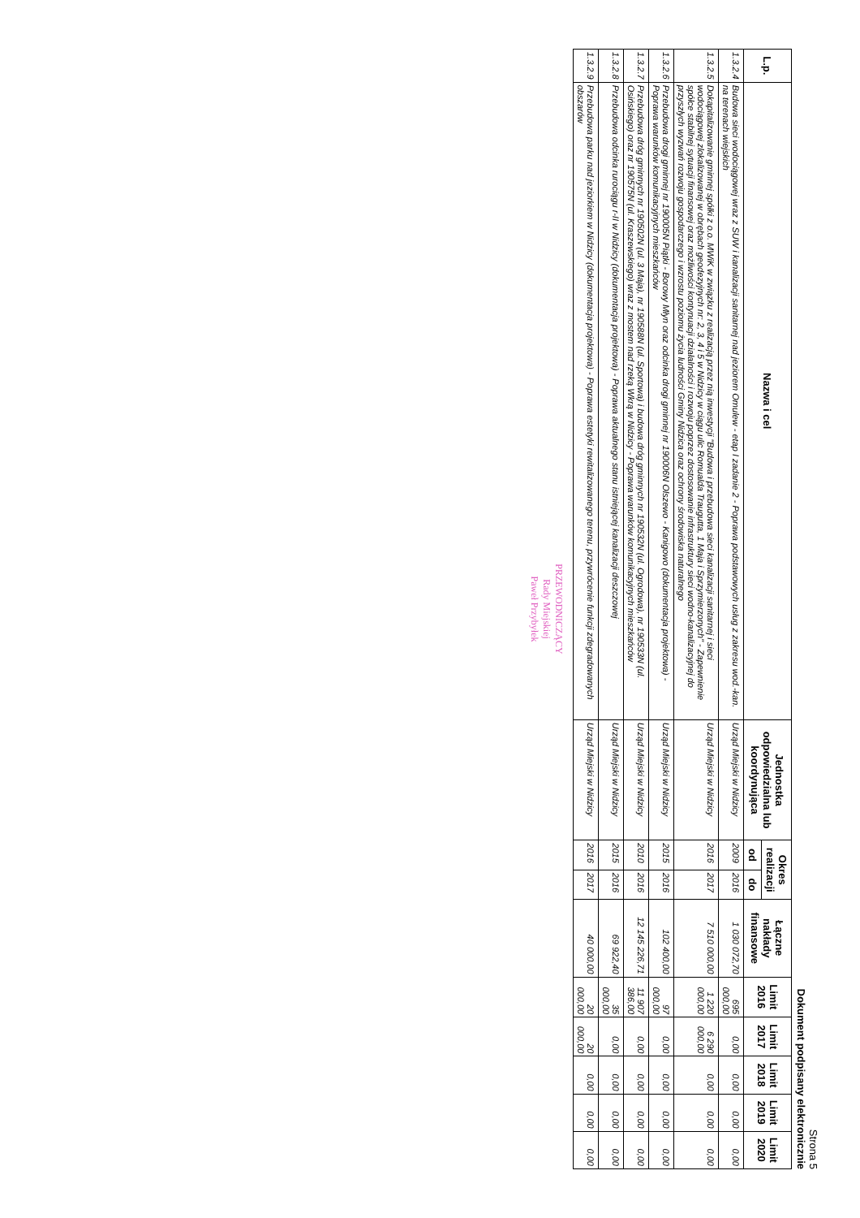Strona 5
Dokument podpisany elektronicznie
| L.p. | Nazwa i cel | Jednostka odpowiedzialna lub koordynująca | Okres realizacji | | Łączne nakłady finansowe | Limit 2016 | Limit 2017 | Limit 2018 | Limit 2019 | Limit 2020 |
| --- | --- | --- | --- | --- | --- | --- | --- | --- | --- | --- |
| | | | od | do | | | | | | |
| 1.3.2.4 | Budowa sieci wodociągowej wraz z SUW i kanalizacji sanitarnej nad jeziorem Omulew - etap I zadanie 2 - Poprawa podstawowych usług z zakresu wod.-kan. na terenach wiejskich | Urząd Miejski w Nidzicy | 2009 | 2016 | 1 030 072,70 | 695 000,00 | 0,00 | 0,00 | 0,00 | 0,00 |
| 1.3.2.5 | Dokapitalizowanie gminnej spółki z o.o. MWiK w związku z realizacją przez nią inwestycji "Budowa i przebudowa sieci kanalizacji sanitarnej i sieci wodociągowej zlokalizowanej w obrębach geodezyjnych nr: 2, 3, 4 i 5 w Nidzicy w ciągu ulic Romualda Traugutta, 1 Maja i Sprzymierzonych" - Zapewnienie spółce stabilnej sytuacji finansowej oraz możliwości kontynuacji działalności i rozwoju poprzez dostosowanie infrastruktury sieci wodno-kanalizacyjnej do przyszłych wyzwań rozwoju gospodarczego i wzrostu poziomu życia ludności Gminy Nidzica oraz ochrony środowiska naturalnego | Urząd Miejski w Nidzicy | 2016 | 2017 | 7 510 000,00 | 1 220 000,00 | 6 290 000,00 | 0,00 | 0,00 | 0,00 |
| 1.3.2.6 | Przebudowa drogi gminnej nr 190005N Piątki - Borowy Młyn oraz odcinka drogi gminnej nr 190006N Olszewo - Kanigowo (dokumentacja projektowa) - Poprawa warunków komunikacyjnych mieszkańców | Urząd Miejski w Nidzicy | 2015 | 2016 | 102 400,00 | 97 000,00 | 0,00 | 0,00 | 0,00 | 0,00 |
| 1.3.2.7 | Przebudowa dróg gminnych nr 190502N (ul. 3 Maja), nr 190588N (ul. Sportowa) i budowa dróg gminnych nr 190532N (ul. Ogrodowa), nr 190533N (ul. Osińskiego) oraz nr 190575N (ul. Kraszewskiego) wraz z mostem nad rzeką Wkrą w Nidzicy - Poprawa warunków komunikacyjnych mieszkańców | Urząd Miejski w Nidzicy | 2010 | 2016 | 12 145 226,71 | 11 907 386,00 | 0,00 | 0,00 | 0,00 | 0,00 |
| 1.3.2.8 | Przebudowa odcinka rurociągu r-II w Nidzicy (dokumentacja projektowa) - Poprawa aktualnego stanu istniejącej kanalizacji deszczowej | Urząd Miejski w Nidzicy | 2015 | 2016 | 69 922,40 | 35 000,00 | 0,00 | 0,00 | 0,00 | 0,00 |
| 1.3.2.9 | Przebudowa parku nad jeziorkiem w Nidzicy (dokumentacja projektowa) - Poprawa estetyki rewitalizowanego terenu, przywrócenie funkcji zdegradowanych obszarów | Urząd Miejski w Nidzicy | 2016 | 2017 | 40 000,00 | 20 000,00 | 20 000,00 | 0,00 | 0,00 | 0,00 |
PRZEWODNICZĄCY
Rady Miejskiej
Paweł Przybyłek